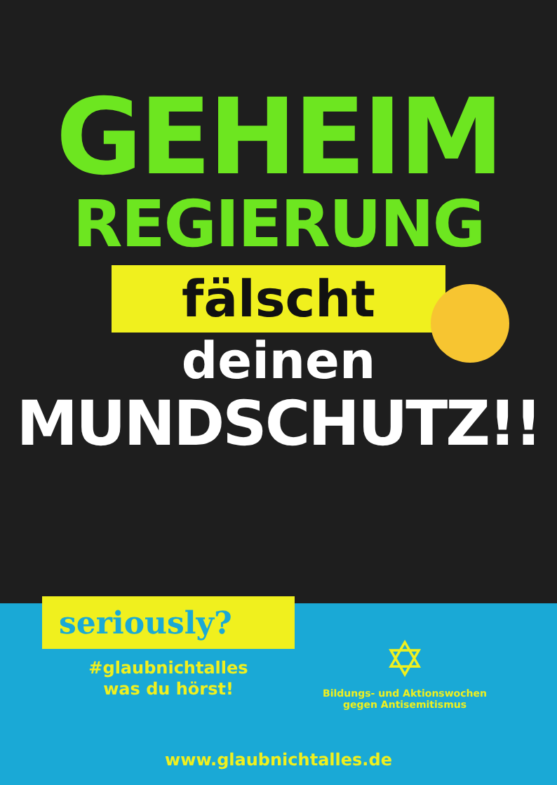GEHEIM
REGIERUNG
fälscht
deinen
MUNDSCHUTZ!!
seriously?
#glaubnichtalles
was du hörst!
✡
Bildungs- und Aktionswochen
gegen Antisemitismus
www.glaubnichtalles.de